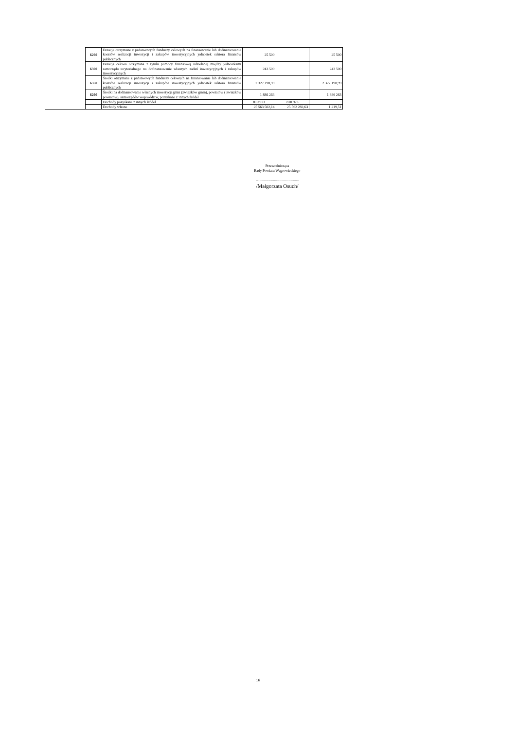| | 6260 | Dotacje otrzymane z państwowych funduszy celowych na finansowanie lub dofinansowanie kosztów realizacji inwestycji i zakupów inwestycyjnych jednostek sektora finansów publicznych | 25 500 | | 25 500 |
| | 6300 | Dotacja celowa otrzymana z tytułu pomocy finansowej udzielanej między jednostkami samorządu terytorialnego na dofinansowanie własnych zadań inwestycyjnych i zakupów inwestycyjnych | 243 500 | | 243 500 |
| | 6350 | Środki otrzymane z państwowych funduszy celowych na finansowanie lub dofinansowanie kosztów realizacji inwestycji i zakupów inwestycyjnych jednostek sektora finansów publicznych | 2 327 198,99 | | 2 327 198,99 |
| | 6290 | Środki na dofinansowanie własnych inwestycji gmin (związków gmin), powiatów ( zwiazków powiatów), samorządów województw, pozyskane z innych źródeł | 1 886 263 | | 1 886 263 |
| | | Dochody pozyskane z innych źródeł | 810 973 | 810 973 | |
| | | Dochody własne | 25 563 502,14 | 25 562 282,63 | 1 219,51 |
Przewodnicząca
Rady Powiatu Wągrowieckiego
…...........................................
/Małgorzata Osuch/
16